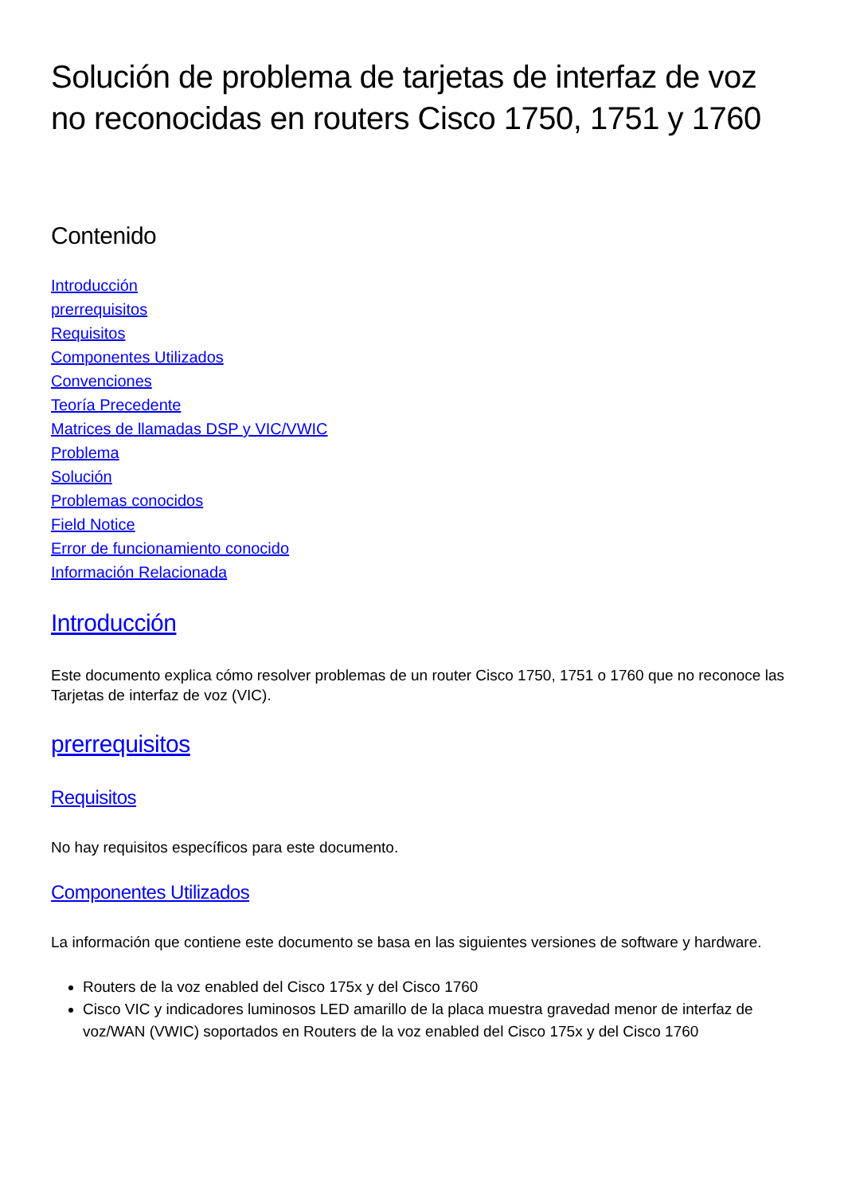Solución de problema de tarjetas de interfaz de voz no reconocidas en routers Cisco 1750, 1751 y 1760
Contenido
Introducción
prerrequisitos
Requisitos
Componentes Utilizados
Convenciones
Teoría Precedente
Matrices de llamadas DSP y VIC/VWIC
Problema
Solución
Problemas conocidos
Field Notice
Error de funcionamiento conocido
Información Relacionada
Introducción
Este documento explica cómo resolver problemas de un router Cisco 1750, 1751 o 1760 que no reconoce las Tarjetas de interfaz de voz (VIC).
prerrequisitos
Requisitos
No hay requisitos específicos para este documento.
Componentes Utilizados
La información que contiene este documento se basa en las siguientes versiones de software y hardware.
Routers de la voz enabled del Cisco 175x y del Cisco 1760
Cisco VIC y indicadores luminosos LED amarillo de la placa muestra gravedad menor de interfaz de voz/WAN (VWIC) soportados en Routers de la voz enabled del Cisco 175x y del Cisco 1760